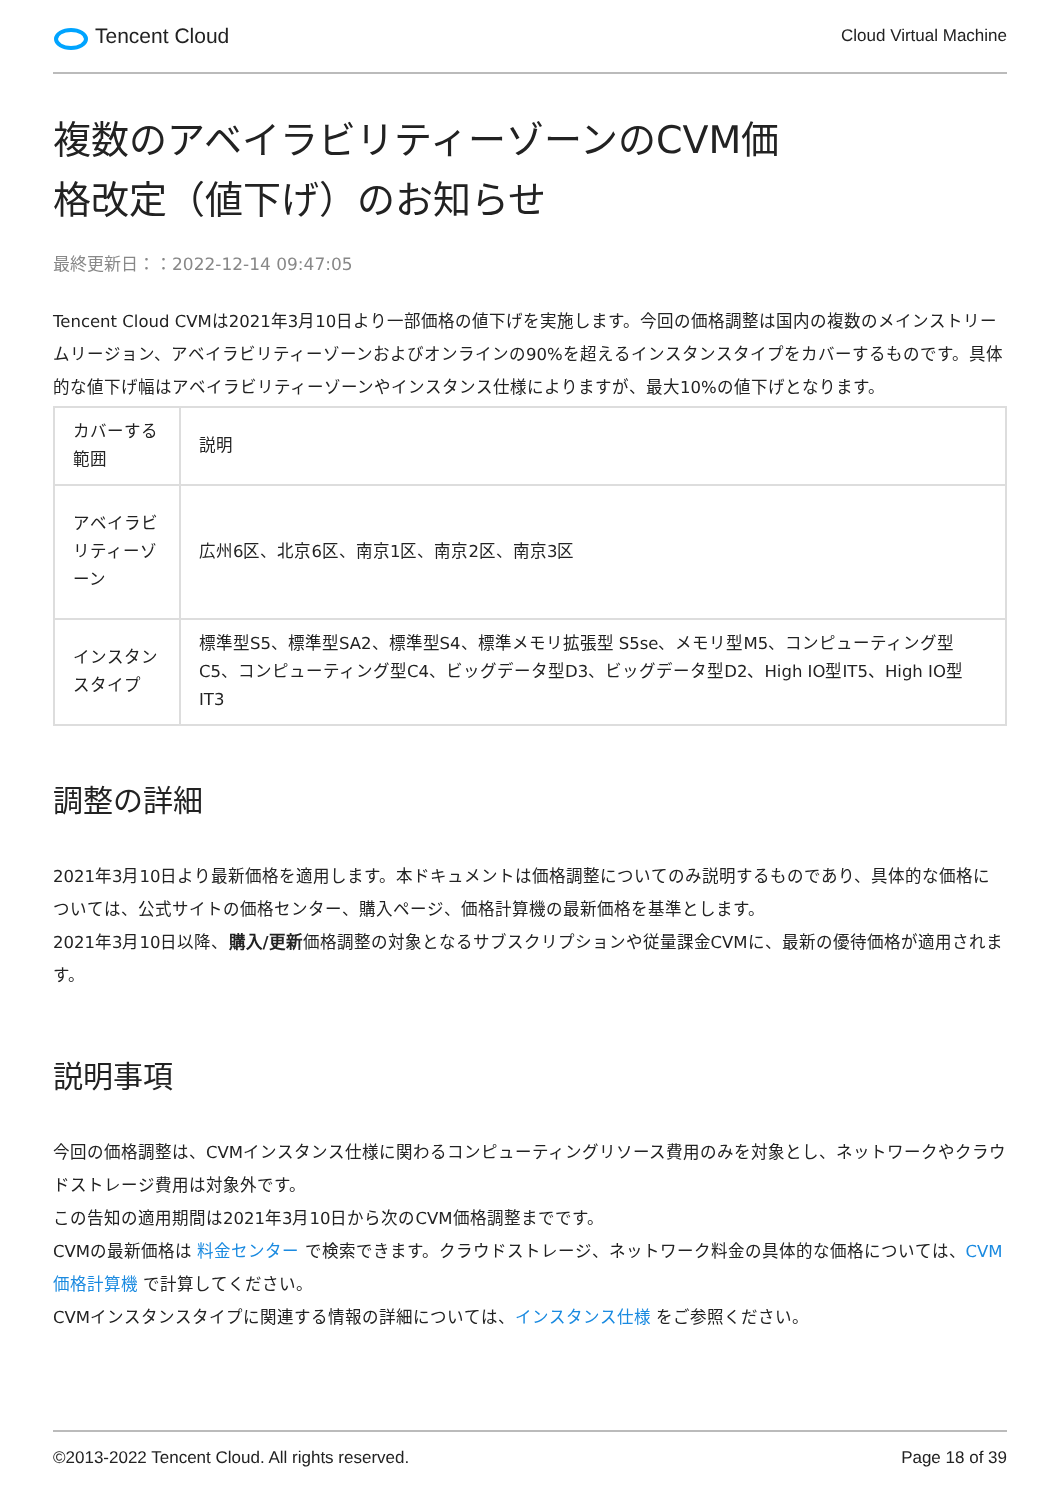Tencent Cloud
Cloud Virtual Machine
複数のアベイラビリティーゾーンのCVM価
格改定（値下げ）のお知らせ
最終更新日：：2022-12-14 09:47:05
Tencent Cloud CVMは2021年3月10日より一部価格の値下げを実施します。今回の価格調整は国内の複数のメインストリームリージョン、アベイラビリティーゾーンおよびオンラインの90%を超えるインスタンスタイプをカバーするものです。具体的な値下げ幅はアベイラビリティーゾーンやインスタンス仕様によりますが、最大10%の値下げとなります。
| カバーする範囲 | 説明 |
| アベイラビリティーゾーン | 広州6区、北京6区、南京1区、南京2区、南京3区 |
| インスタンスタイプ | 標準型S5、標準型SA2、標準型S4、標準メモリ拡張型 S5se、メモリ型M5、コンピューティング型C5、コンピューティング型C4、ビッグデータ型D3、ビッグデータ型D2、High IO型IT5、High IO型IT3 |
調整の詳細
2021年3月10日より最新価格を適用します。本ドキュメントは価格調整についてのみ説明するものであり、具体的な価格については、公式サイトの価格センター、購入ページ、価格計算機の最新価格を基準とします。
2021年3月10日以降、購入/更新価格調整の対象となるサブスクリプションや従量課金CVMに、最新の優待価格が適用されます。
説明事項
今回の価格調整は、CVMインスタンス仕様に関わるコンピューティングリソース費用のみを対象とし、ネットワークやクラウドストレージ費用は対象外です。
この告知の適用期間は2021年3月10日から次のCVM価格調整までです。
CVMの最新価格は 料金センター で検索できます。クラウドストレージ、ネットワーク料金の具体的な価格については、CVM価格計算機 で計算してください。
CVMインスタンスタイプに関連する情報の詳細については、インスタンス仕様 をご参照ください。
©2013-2022 Tencent Cloud. All rights reserved. Page 18 of 39